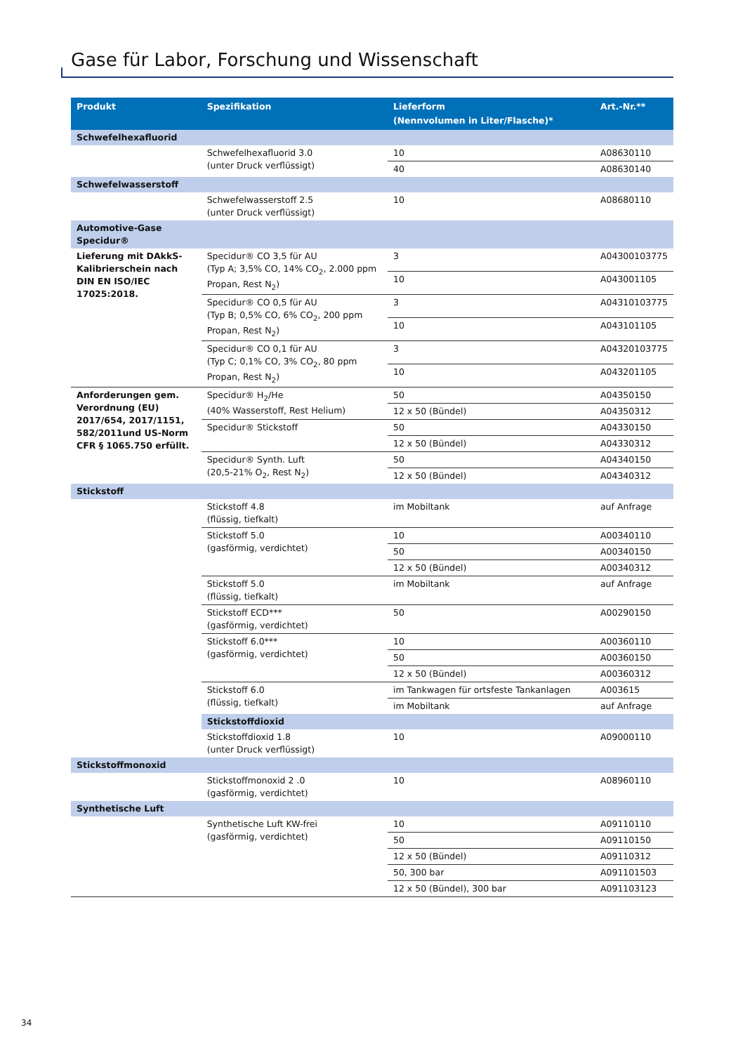Gase für Labor, Forschung und Wissenschaft
| Produkt | Spezifikation | Lieferform (Nennvolumen in Liter/Flasche)* | Art.-Nr.** |
| --- | --- | --- | --- |
| Schwefelhexafluorid | | | |
| | Schwefelhexafluorid 3.0 (unter Druck verflüssigt) | 10 | A08630110 |
| | | 40 | A08630140 |
| Schwefelwasserstoff | | | |
| | Schwefelwasserstoff 2.5 (unter Druck verflüssigt) | 10 | A08680110 |
| Automotive-Gase Specidur® | | | |
| Lieferung mit DAkkS-Kalibrierschein nach DIN EN ISO/IEC 17025:2018. | Specidur® CO 3,5 für AU (Typ A; 3,5% CO, 14% CO<sub>2</sub>, 2.000 ppm Propan, Rest N<sub>2</sub>) | 3 | A04300103775 |
| | | 10 | A043001105 |
| | Specidur® CO 0,5 für AU (Typ B; 0,5% CO, 6% CO<sub>2</sub>, 200 ppm Propan, Rest N<sub>2</sub>) | 3 | A04310103775 |
| | | 10 | A043101105 |
| | Specidur® CO 0,1 für AU (Typ C; 0,1% CO, 3% CO<sub>2</sub>, 80 ppm Propan, Rest N<sub>2</sub>) | 3 | A04320103775 |
| | | 10 | A043201105 |
| Anforderungen gem. Verordnung (EU) 2017/654, 2017/1151, 582/2011und US-Norm CFR § 1065.750 erfüllt. | Specidur® H<sub>2</sub>/He (40% Wasserstoff, Rest Helium) | 50 | A04350150 |
| | | 12 x 50 (Bündel) | A04350312 |
| | Specidur® Stickstoff | 50 | A04330150 |
| | | 12 x 50 (Bündel) | A04330312 |
| | Specidur® Synth. Luft (20,5-21% O<sub>2</sub>, Rest N<sub>2</sub>) | 50 | A04340150 |
| | | 12 x 50 (Bündel) | A04340312 |
| Stickstoff | | | |
| | Stickstoff 4.8 (flüssig, tiefkalt) | im Mobiltank | auf Anfrage |
| | Stickstoff 5.0 (gasförmig, verdichtet) | 10 | A00340110 |
| | | 50 | A00340150 |
| | | 12 x 50 (Bündel) | A00340312 |
| | Stickstoff 5.0 (flüssig, tiefkalt) | im Mobiltank | auf Anfrage |
| | Stickstoff ECD*** (gasförmig, verdichtet) | 50 | A00290150 |
| | Stickstoff 6.0*** (gasförmig, verdichtet) | 10 | A00360110 |
| | | 50 | A00360150 |
| | | 12 x 50 (Bündel) | A00360312 |
| | Stickstoff 6.0 (flüssig, tiefkalt) | im Tankwagen für ortsfeste Tankanlagen | A003615 |
| | | im Mobiltank | auf Anfrage |
| | Stickstoffdioxid | | |
| | Stickstoffdioxid 1.8 (unter Druck verflüssigt) | 10 | A09000110 |
| Stickstoffmonoxid | | | |
| | Stickstoffmonoxid 2 .0 (gasförmig, verdichtet) | 10 | A08960110 |
| Synthetische Luft | | | |
| | Synthetische Luft KW-frei (gasförmig, verdichtet) | 10 | A09110110 |
| | | 50 | A09110150 |
| | | 12 x 50 (Bündel) | A09110312 |
| | | 50, 300 bar | A091101503 |
| | | 12 x 50 (Bündel), 300 bar | A091103123 |
34